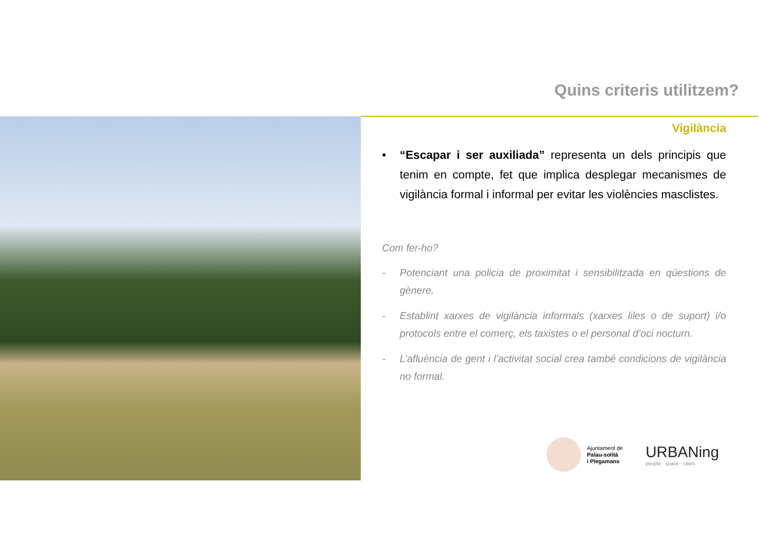Quins criteris utilitzem?
Vigilància
• “Escapar i ser auxiliada” representa un dels principis que tenim en compte, fet que implica desplegar mecanismes de vigilància formal i informal per evitar les violències masclistes.
Com fer-ho?
- Potenciant una policia de proximitat i sensibilitzada en qüestions de gènere.
- Establint xarxes de vigilància informals (xarxes liles o de suport) i/o protocols entre el comerç, els taxistes o el personal d’oci nocturn.
- L’afluència de gent i l’activitat social crea també condicions de vigilància no formal.
Ajuntament de
Palau-solità
i Plegamans
URBANing
people · space · cities